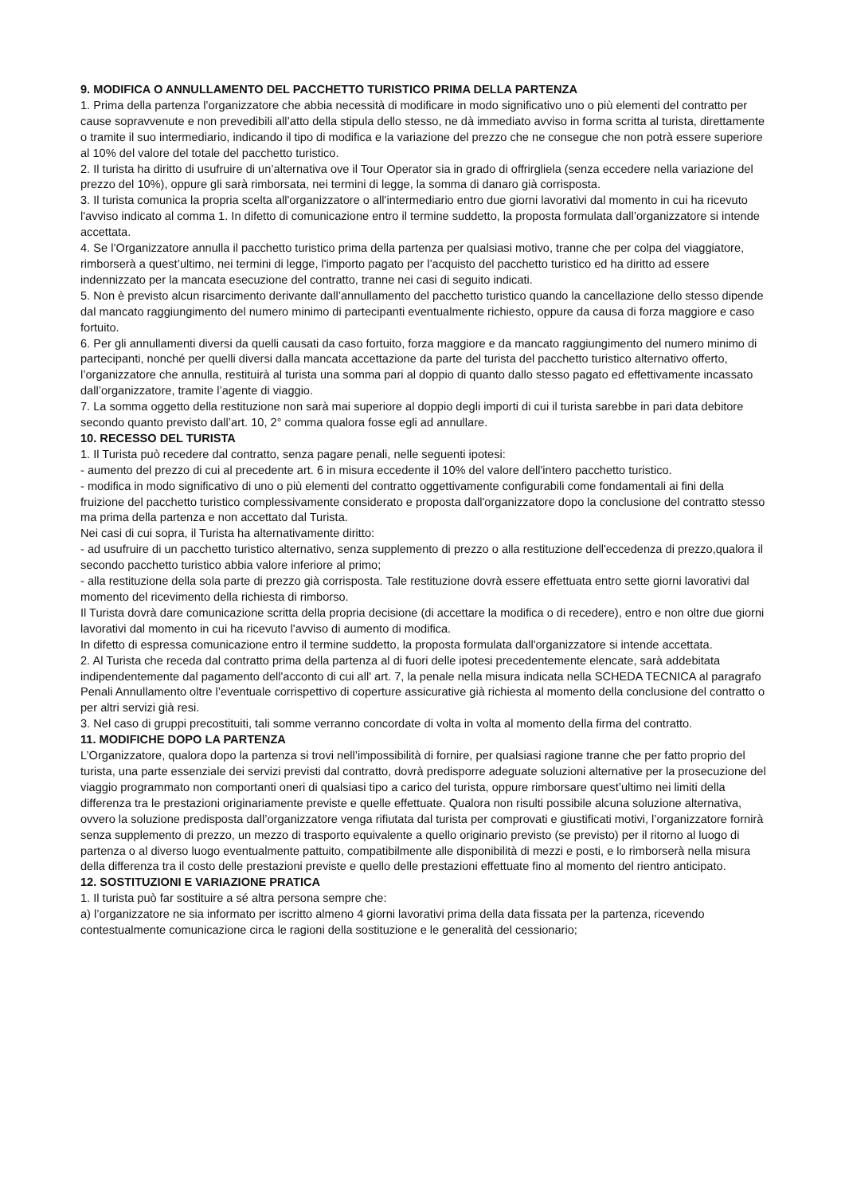9. MODIFICA O ANNULLAMENTO DEL PACCHETTO TURISTICO PRIMA DELLA PARTENZA
1. Prima della partenza l’organizzatore che abbia necessità di modificare in modo significativo uno o più elementi del contratto per cause sopravvenute e non prevedibili all’atto della stipula dello stesso, ne dà immediato avviso in forma scritta al turista, direttamente o tramite il suo intermediario, indicando il tipo di modifica e la variazione del prezzo che ne consegue che non potrà essere superiore al 10% del valore del totale del pacchetto turistico.
2. Il turista ha diritto di usufruire di un’alternativa ove il Tour Operator sia in grado di offrirgliela (senza eccedere nella variazione del prezzo del 10%), oppure gli sarà rimborsata, nei termini di legge, la somma di danaro già corrisposta.
3. Il turista comunica la propria scelta all'organizzatore o all'intermediario entro due giorni lavorativi dal momento in cui ha ricevuto l'avviso indicato al comma 1. In difetto di comunicazione entro il termine suddetto, la proposta formulata dall’organizzatore si intende accettata.
4. Se l’Organizzatore annulla il pacchetto turistico prima della partenza per qualsiasi motivo, tranne che per colpa del viaggiatore, rimborserà a quest’ultimo, nei termini di legge, l'importo pagato per l’acquisto del pacchetto turistico ed ha diritto ad essere indennizzato per la mancata esecuzione del contratto, tranne nei casi di seguito indicati.
5. Non è previsto alcun risarcimento derivante dall’annullamento del pacchetto turistico quando la cancellazione dello stesso dipende dal mancato raggiungimento del numero minimo di partecipanti eventualmente richiesto, oppure da causa di forza maggiore e caso fortuito.
6. Per gli annullamenti diversi da quelli causati da caso fortuito, forza maggiore e da mancato raggiungimento del numero minimo di partecipanti, nonché per quelli diversi dalla mancata accettazione da parte del turista del pacchetto turistico alternativo offerto, l’organizzatore che annulla, restituirà al turista una somma pari al doppio di quanto dallo stesso pagato ed effettivamente incassato dall’organizzatore, tramite l’agente di viaggio.
7. La somma oggetto della restituzione non sarà mai superiore al doppio degli importi di cui il turista sarebbe in pari data debitore secondo quanto previsto dall’art. 10, 2° comma qualora fosse egli ad annullare.
10. RECESSO DEL TURISTA
1. Il Turista può recedere dal contratto, senza pagare penali, nelle seguenti ipotesi:
- aumento del prezzo di cui al precedente art. 6 in misura eccedente il 10% del valore dell'intero pacchetto turistico.
- modifica in modo significativo di uno o più elementi del contratto oggettivamente configurabili come fondamentali ai fini della fruizione del pacchetto turistico complessivamente considerato e proposta dall'organizzatore dopo la conclusione del contratto stesso ma prima della partenza e non accettato dal Turista.
Nei casi di cui sopra, il Turista ha alternativamente diritto:
- ad usufruire di un pacchetto turistico alternativo, senza supplemento di prezzo o alla restituzione dell'eccedenza di prezzo,qualora il secondo pacchetto turistico abbia valore inferiore al primo;
- alla restituzione della sola parte di prezzo già corrisposta. Tale restituzione dovrà essere effettuata entro sette giorni lavorativi dal momento del ricevimento della richiesta di rimborso.
Il Turista dovrà dare comunicazione scritta della propria decisione (di accettare la modifica o di recedere), entro e non oltre due giorni lavorativi dal momento in cui ha ricevuto l'avviso di aumento di modifica.
In difetto di espressa comunicazione entro il termine suddetto, la proposta formulata dall'organizzatore si intende accettata.
2. Al Turista che receda dal contratto prima della partenza al di fuori delle ipotesi precedentemente elencate, sarà addebitata indipendentemente dal pagamento dell'acconto di cui all' art. 7, la penale nella misura indicata nella SCHEDA TECNICA al paragrafo Penali Annullamento oltre l’eventuale corrispettivo di coperture assicurative già richiesta al momento della conclusione del contratto o per altri servizi già resi.
3. Nel caso di gruppi precostituiti, tali somme verranno concordate di volta in volta al momento della firma del contratto.
11. MODIFICHE DOPO LA PARTENZA
L’Organizzatore, qualora dopo la partenza si trovi nell’impossibilità di fornire, per qualsiasi ragione tranne che per fatto proprio del turista, una parte essenziale dei servizi previsti dal contratto, dovrà predisporre adeguate soluzioni alternative per la prosecuzione del viaggio programmato non comportanti oneri di qualsiasi tipo a carico del turista, oppure rimborsare quest’ultimo nei limiti della differenza tra le prestazioni originariamente previste e quelle effettuate. Qualora non risulti possibile alcuna soluzione alternativa, ovvero la soluzione predisposta dall’organizzatore venga rifiutata dal turista per comprovati e giustificati motivi, l’organizzatore fornirà senza supplemento di prezzo, un mezzo di trasporto equivalente a quello originario previsto (se previsto) per il ritorno al luogo di partenza o al diverso luogo eventualmente pattuito, compatibilmente alle disponibilità di mezzi e posti, e lo rimborserà nella misura della differenza tra il costo delle prestazioni previste e quello delle prestazioni effettuate fino al momento del rientro anticipato.
12. SOSTITUZIONI E VARIAZIONE PRATICA
1. Il turista può far sostituire a sé altra persona sempre che:
a) l’organizzatore ne sia informato per iscritto almeno 4 giorni lavorativi prima della data fissata per la partenza, ricevendo contestualmente comunicazione circa le ragioni della sostituzione e le generalità del cessionario;